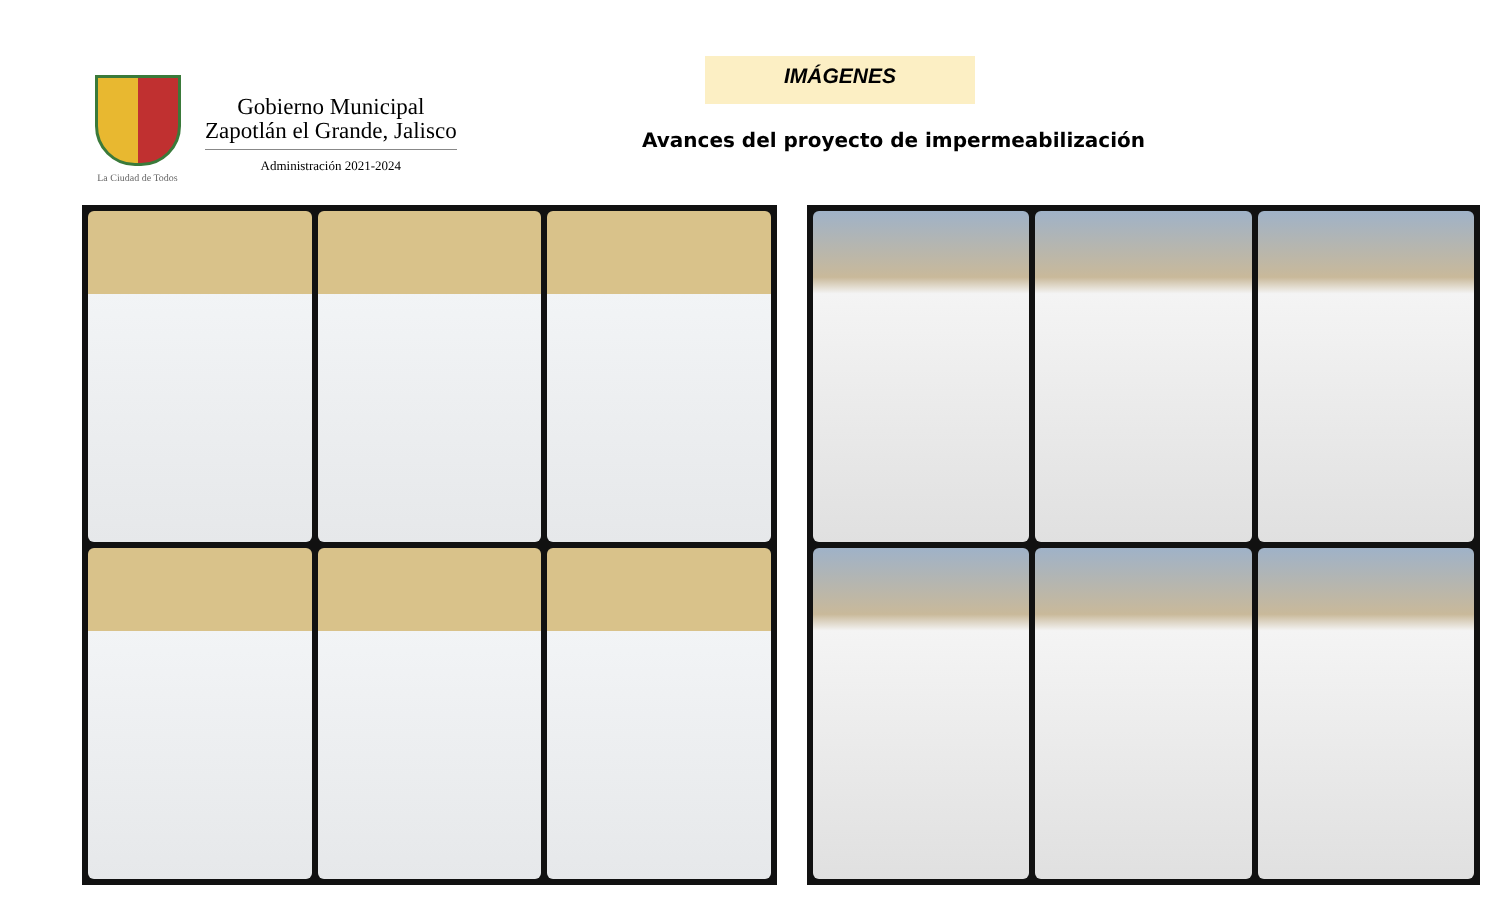La Ciudad de Todos
Gobierno Municipal
Zapotlán el Grande, Jalisco
Administración 2021-2024
IMÁGENES
Avances del proyecto de impermeabilización